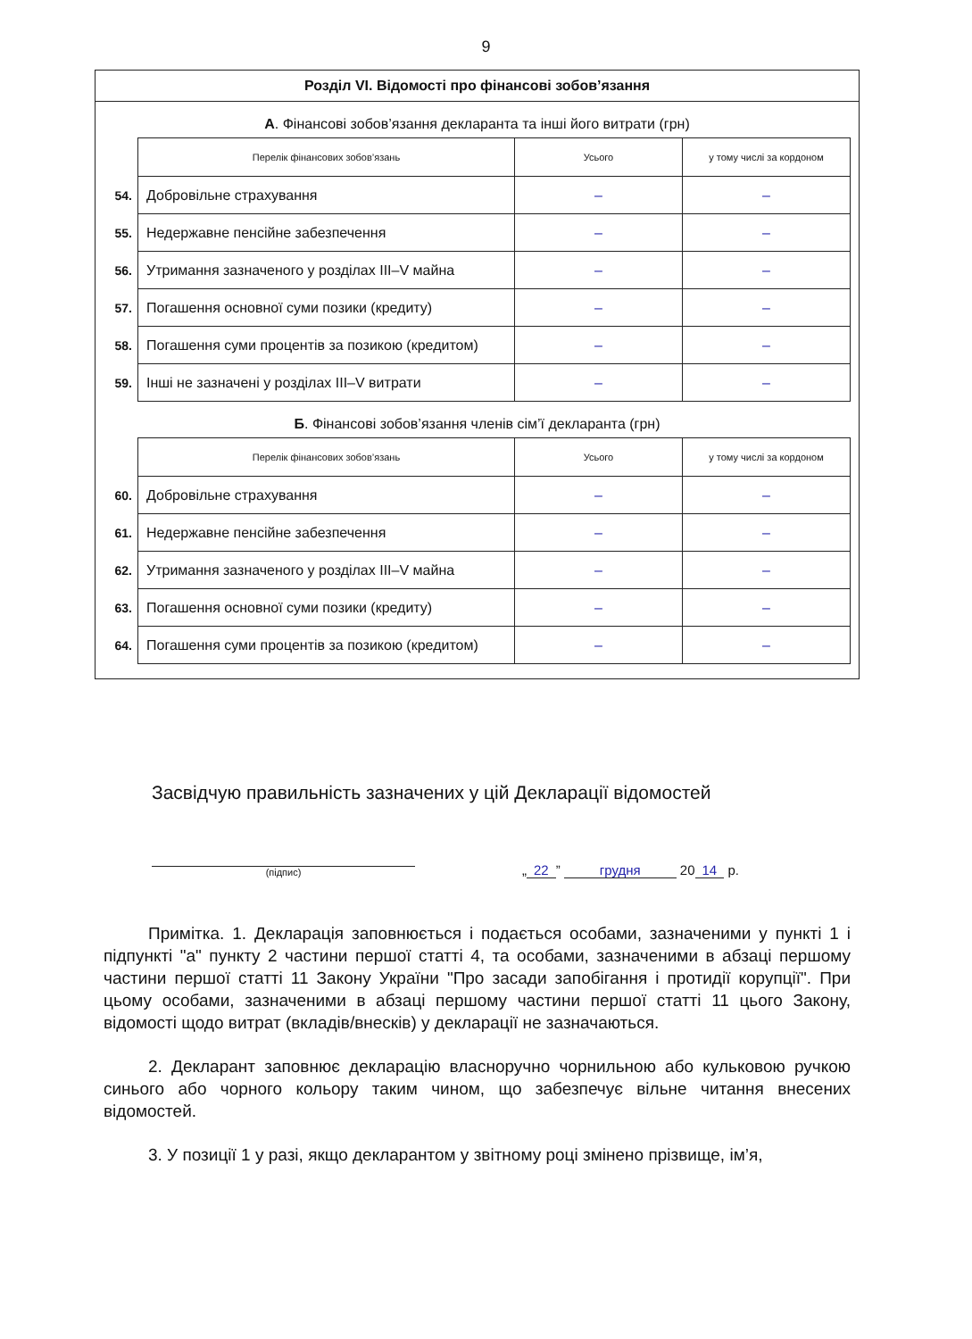9
Розділ VI. Відомості про фінансові зобов’язання
А. Фінансові зобов’язання декларанта та інші його витрати (грн)
| | Перелік фінансових зобов’язань | Усього | у тому числі за кордоном |
| 54. | Добровільне страхування | – | – |
| 55. | Недержавне пенсійне забезпечення | – | – |
| 56. | Утримання зазначеного у розділах III–V майна | – | – |
| 57. | Погашення основної суми позики (кредиту) | – | – |
| 58. | Погашення суми процентів за позикою (кредитом) | – | – |
| 59. | Інші не зазначені у розділах III–V витрати | – | – |
Б. Фінансові зобов’язання членів сім’ї декларанта (грн)
| | Перелік фінансових зобов’язань | Усього | у тому числі за кордоном |
| 60. | Добровільне страхування | – | – |
| 61. | Недержавне пенсійне забезпечення | – | – |
| 62. | Утримання зазначеного у розділах III–V майна | – | – |
| 63. | Погашення основної суми позики (кредиту) | – | – |
| 64. | Погашення суми процентів за позикою (кредитом) | – | – |
Засвідчую правильність зазначених у цій Декларації відомостей
(підпис)
„ 22” грудня 20 14 р.
Примітка. 1. Декларація заповнюється і подається особами, зазначеними у пункті 1 і підпункті "а" пункту 2 частини першої статті 4, та особами, зазначеними в абзаці першому частини першої статті 11 Закону України "Про засади запобігання і протидії корупції". При цьому особами, зазначеними в абзаці першому частини першої статті 11 цього Закону, відомості щодо витрат (вкладів/внесків) у декларації не зазначаються.
2. Декларант заповнює декларацію власноручно чорнильною або кульковою ручкою синього або чорного кольору таким чином, що забезпечує вільне читання внесених відомостей.
3. У позиції 1 у разі, якщо декларантом у звітному році змінено прізвище, ім’я,